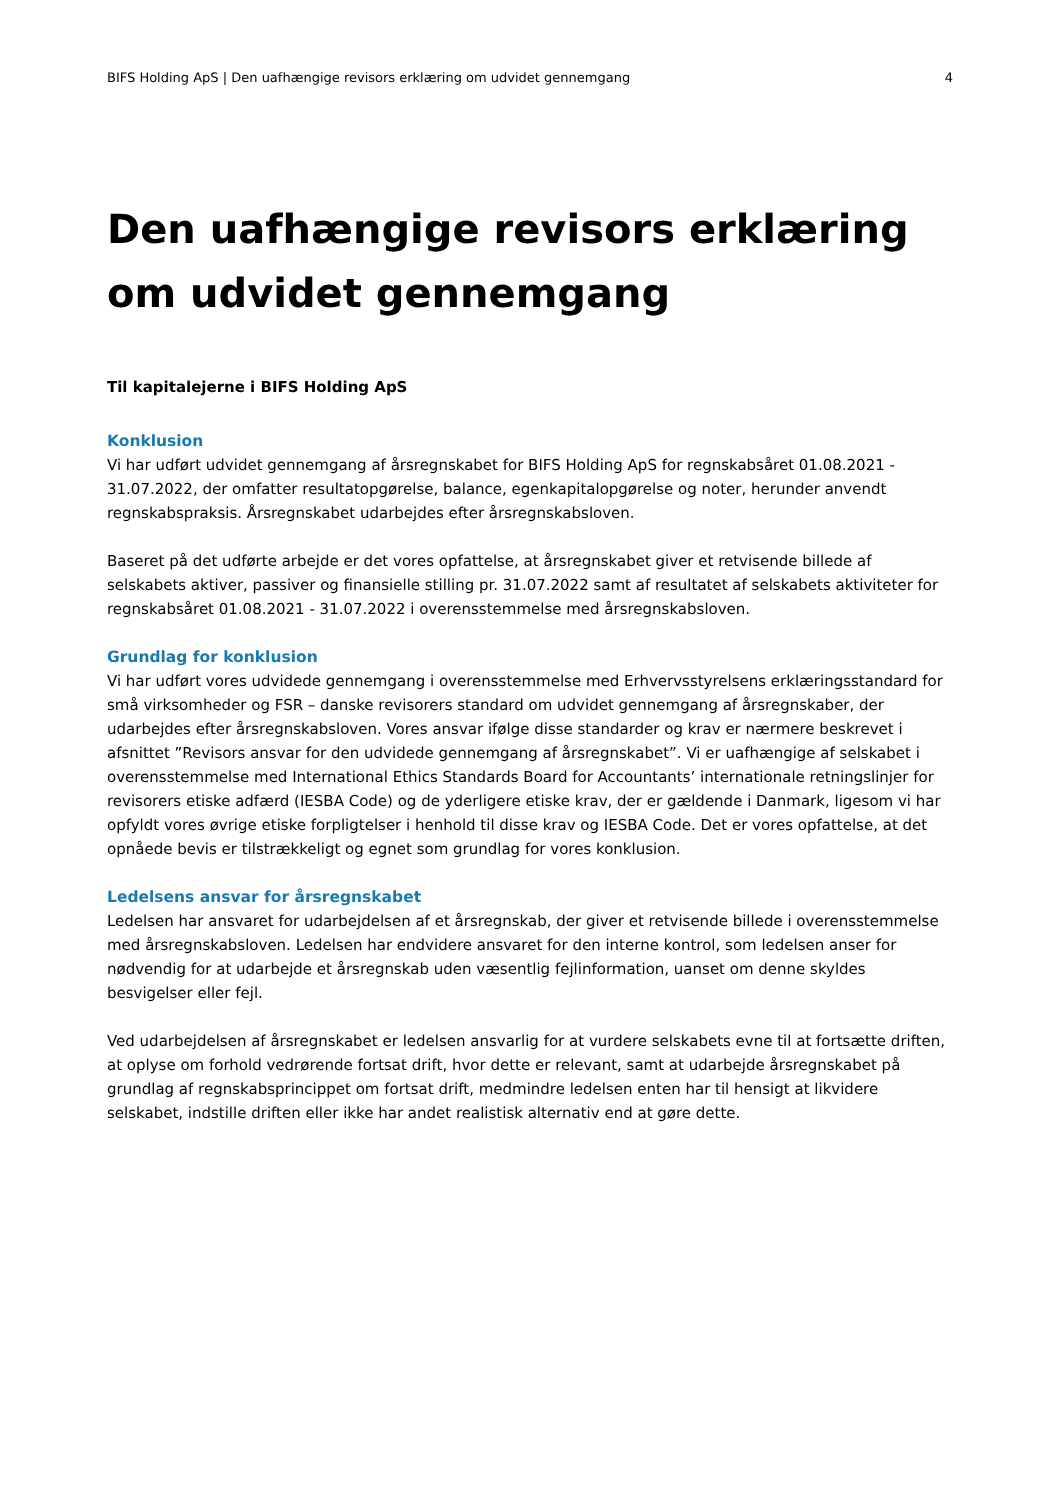BIFS Holding ApS | Den uafhængige revisors erklæring om udvidet gennemgang 4
Den uafhængige revisors erklæring om udvidet gennemgang
Til kapitalejerne i BIFS Holding ApS
Konklusion
Vi har udført udvidet gennemgang af årsregnskabet for BIFS Holding ApS for regnskabsåret 01.08.2021 - 31.07.2022, der omfatter resultatopgørelse, balance, egenkapitalopgørelse og noter, herunder anvendt regnskabspraksis. Årsregnskabet udarbejdes efter årsregnskabsloven.
Baseret på det udførte arbejde er det vores opfattelse, at årsregnskabet giver et retvisende billede af selskabets aktiver, passiver og finansielle stilling pr. 31.07.2022 samt af resultatet af selskabets aktiviteter for regnskabsåret 01.08.2021 - 31.07.2022 i overensstemmelse med årsregnskabsloven.
Grundlag for konklusion
Vi har udført vores udvidede gennemgang i overensstemmelse med Erhvervsstyrelsens erklæringsstandard for små virksomheder og FSR – danske revisorers standard om udvidet gennemgang af årsregnskaber, der udarbejdes efter årsregnskabsloven. Vores ansvar ifølge disse standarder og krav er nærmere beskrevet i afsnittet ”Revisors ansvar for den udvidede gennemgang af årsregnskabet”. Vi er uafhængige af selskabet i overensstemmelse med International Ethics Standards Board for Accountants’ internationale retningslinjer for revisorers etiske adfærd (IESBA Code) og de yderligere etiske krav, der er gældende i Danmark, ligesom vi har opfyldt vores øvrige etiske forpligtelser i henhold til disse krav og IESBA Code. Det er vores opfattelse, at det opnåede bevis er tilstrækkeligt og egnet som grundlag for vores konklusion.
Ledelsens ansvar for årsregnskabet
Ledelsen har ansvaret for udarbejdelsen af et årsregnskab, der giver et retvisende billede i overensstemmelse med årsregnskabsloven. Ledelsen har endvidere ansvaret for den interne kontrol, som ledelsen anser for nødvendig for at udarbejde et årsregnskab uden væsentlig fejlinformation, uanset om denne skyldes besvigelser eller fejl.
Ved udarbejdelsen af årsregnskabet er ledelsen ansvarlig for at vurdere selskabets evne til at fortsætte driften, at oplyse om forhold vedrørende fortsat drift, hvor dette er relevant, samt at udarbejde årsregnskabet på grundlag af regnskabsprincippet om fortsat drift, medmindre ledelsen enten har til hensigt at likvidere selskabet, indstille driften eller ikke har andet realistisk alternativ end at gøre dette.